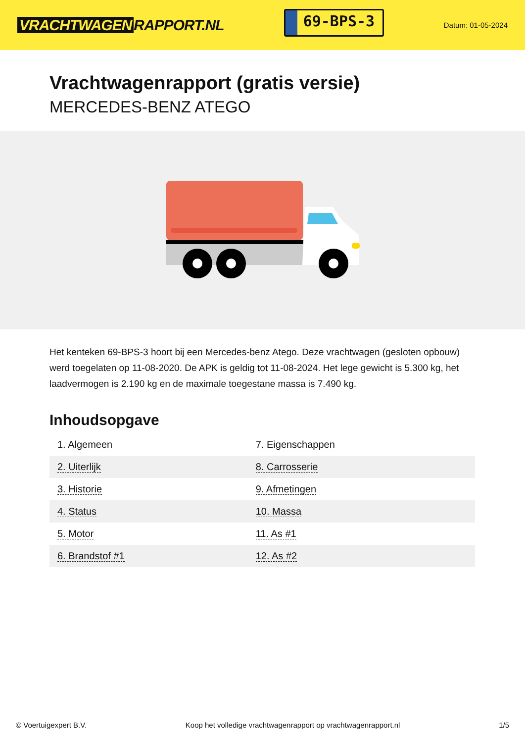VRACHTWAGEN RAPPORT.NL
69-BPS-3
Datum: 01-05-2024
Vrachtwagenrapport (gratis versie)
MERCEDES-BENZ ATEGO
Het kenteken 69-BPS-3 hoort bij een Mercedes-benz Atego. Deze vrachtwagen (gesloten opbouw) werd toegelaten op 11-08-2020. De APK is geldig tot 11-08-2024. Het lege gewicht is 5.300 kg, het laadvermogen is 2.190 kg en de maximale toegestane massa is 7.490 kg.
Inhoudsopgave
| 1. Algemeen | 7. Eigenschappen |
| 2. Uiterlijk | 8. Carrosserie |
| 3. Historie | 9. Afmetingen |
| 4. Status | 10. Massa |
| 5. Motor | 11. As #1 |
| 6. Brandstof #1 | 12. As #2 |
© Voertuigexpert B.V. Koop het volledige vrachtwagenrapport op vrachtwagenrapport.nl 1/5